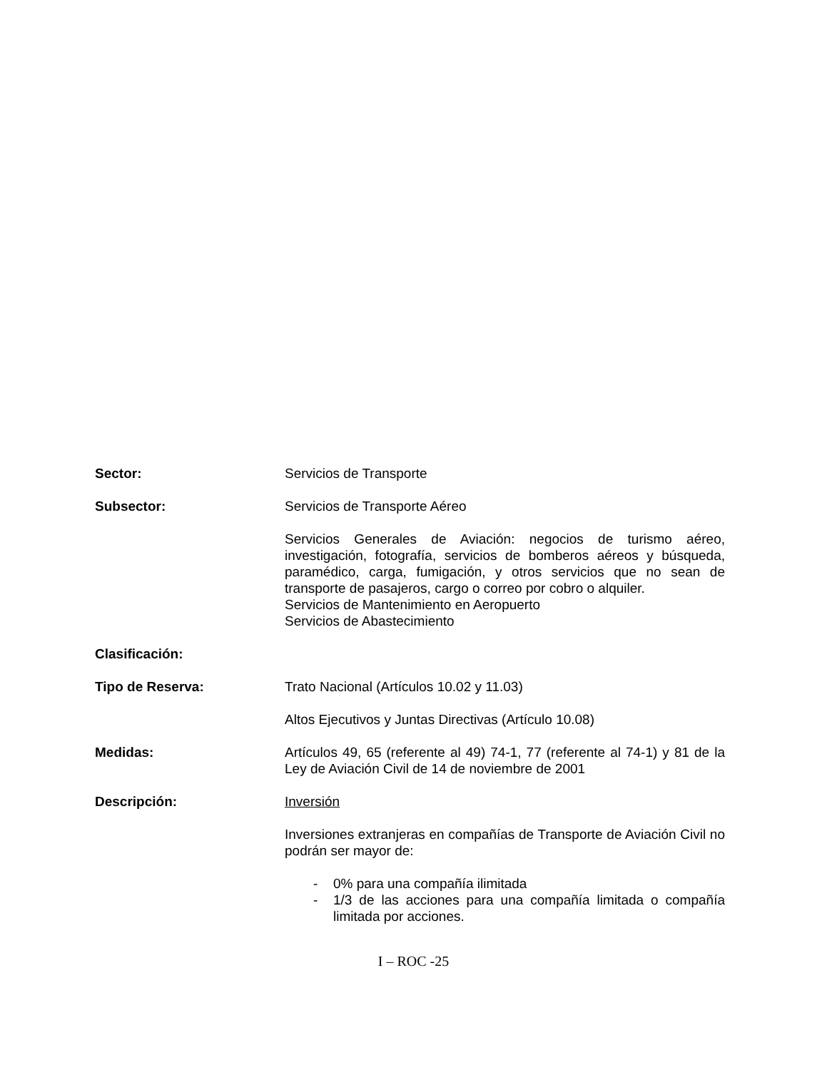Sector: Servicios de Transporte
Subsector: Servicios de Transporte Aéreo
Servicios Generales de Aviación: negocios de turismo aéreo, investigación, fotografía, servicios de bomberos aéreos y búsqueda, paramédico, carga, fumigación, y otros servicios que no sean de transporte de pasajeros, cargo o correo por cobro o alquiler.
Servicios de Mantenimiento en Aeropuerto
Servicios de Abastecimiento
Clasificación:
Tipo de Reserva: Trato Nacional (Artículos 10.02 y 11.03)
Altos Ejecutivos y Juntas Directivas (Artículo 10.08)
Medidas: Artículos 49, 65 (referente al 49) 74-1, 77 (referente al 74-1) y 81 de la Ley de Aviación Civil de 14 de noviembre de 2001
Descripción: Inversión
Inversiones extranjeras en compañías de Transporte de Aviación Civil no podrán ser mayor de:
- 0% para una compañía ilimitada
- 1/3 de las acciones para una compañía limitada o compañía limitada por acciones.
I – ROC -25